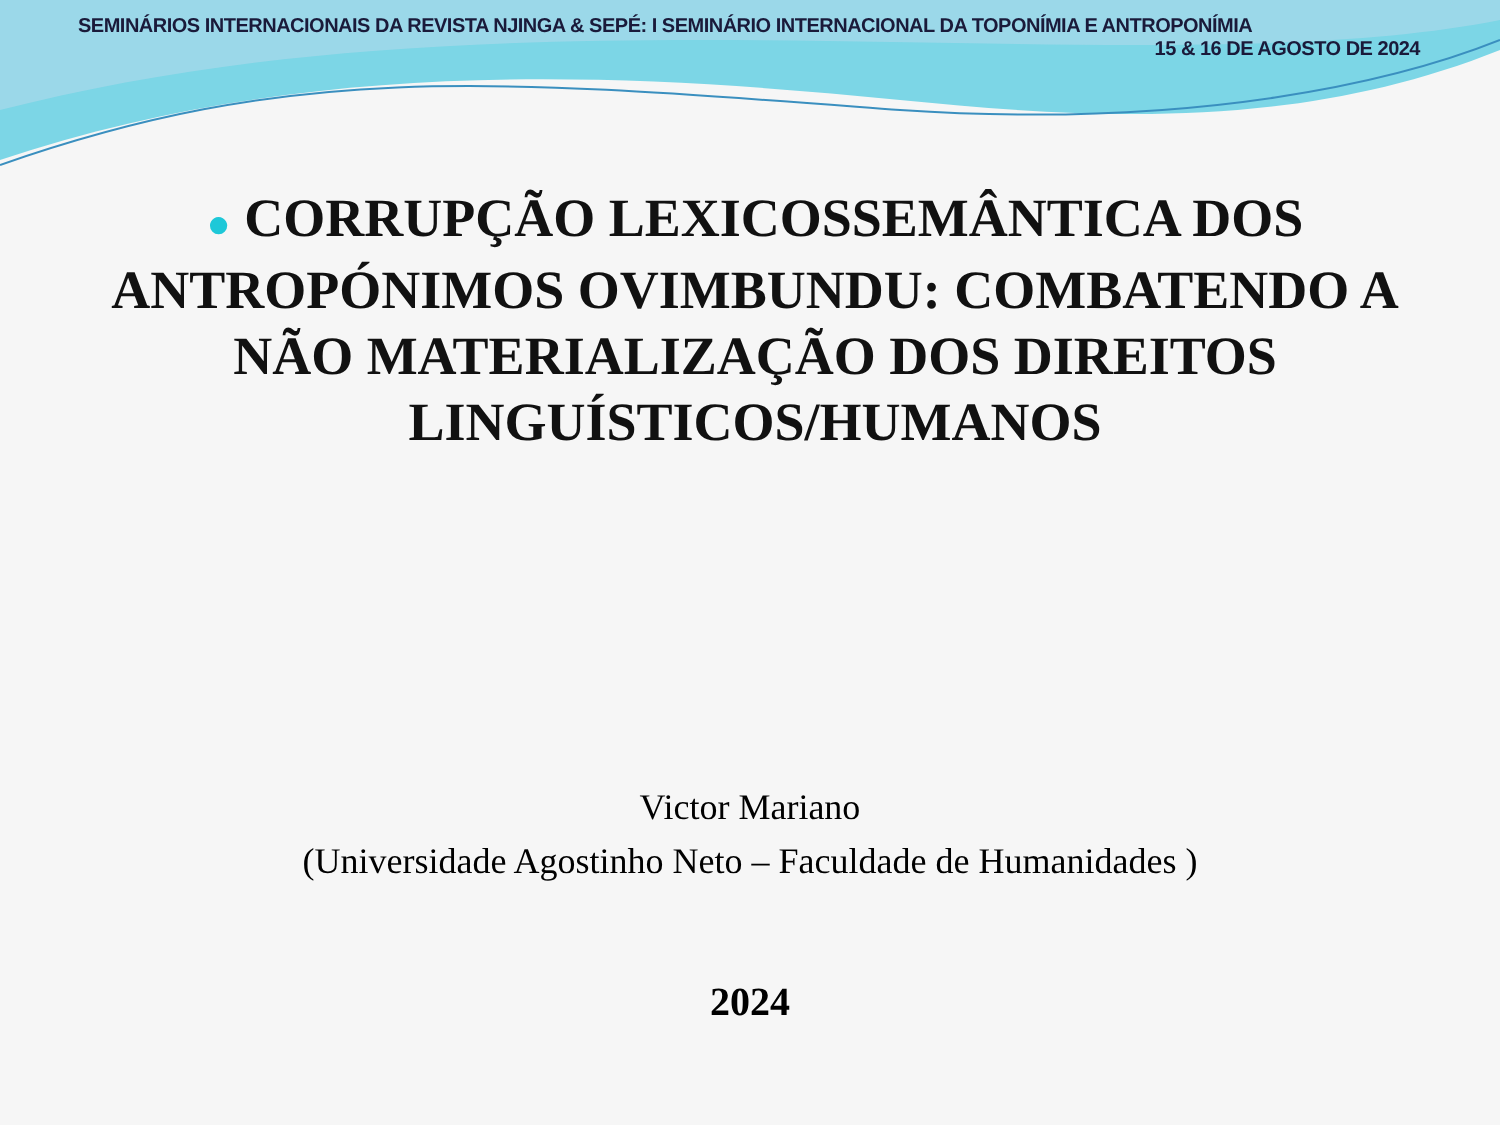SEMINÁRIOS INTERNACIONAIS DA REVISTA NJINGA & SEPÉ: I SEMINÁRIO INTERNACIONAL DA TOPONÍMIA E ANTROPONÍMIA
15 & 16 DE AGOSTO DE 2024
● CORRUPÇÃO LEXICOSSEMÂNTICA DOS ANTROPÓNIMOS OVIMBUNDU: COMBATENDO A NÃO MATERIALIZAÇÃO DOS DIREITOS LINGUÍSTICOS/HUMANOS
Victor Mariano
(Universidade Agostinho Neto – Faculdade de Humanidades )
2024